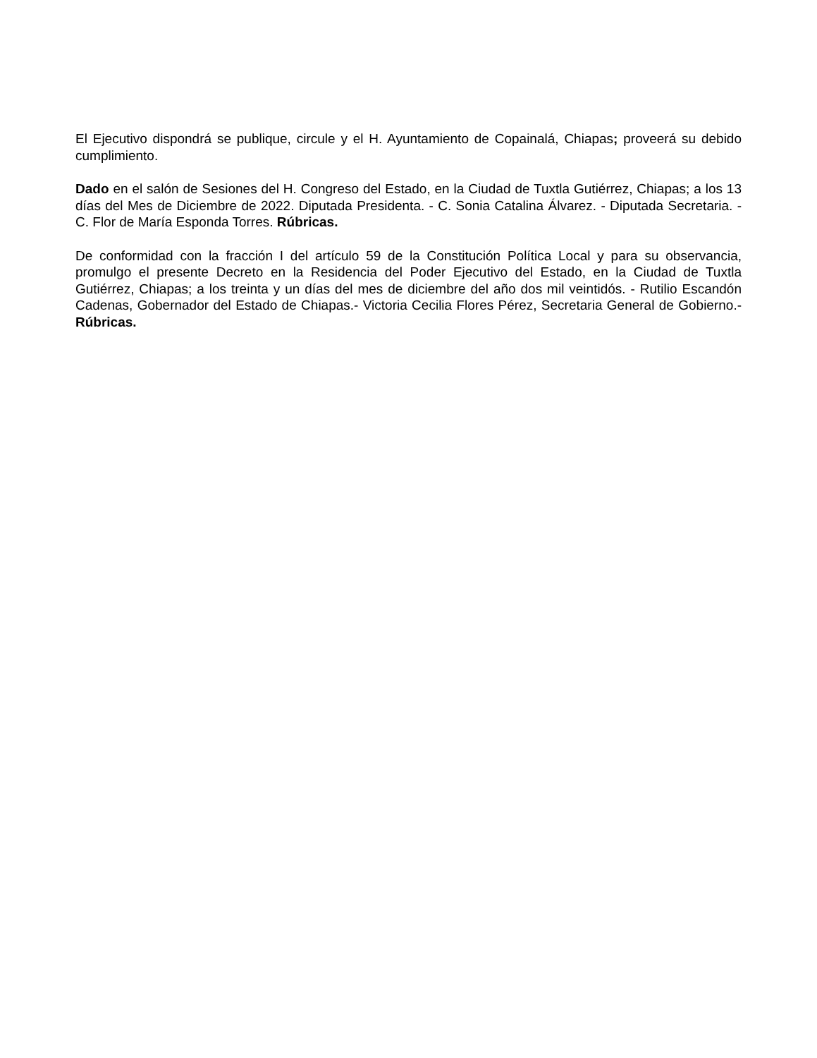El Ejecutivo dispondrá se publique, circule y el H. Ayuntamiento de Copainalá, Chiapas; proveerá su debido cumplimiento.
Dado en el salón de Sesiones del H. Congreso del Estado, en la Ciudad de Tuxtla Gutiérrez, Chiapas; a los 13 días del Mes de Diciembre de 2022. Diputada Presidenta. - C. Sonia Catalina Álvarez. - Diputada Secretaria. - C. Flor de María Esponda Torres. Rúbricas.
De conformidad con la fracción I del artículo 59 de la Constitución Política Local y para su observancia, promulgo el presente Decreto en la Residencia del Poder Ejecutivo del Estado, en la Ciudad de Tuxtla Gutiérrez, Chiapas; a los treinta y un días del mes de diciembre del año dos mil veintidós. - Rutilio Escandón Cadenas, Gobernador del Estado de Chiapas.- Victoria Cecilia Flores Pérez, Secretaria General de Gobierno.- Rúbricas.